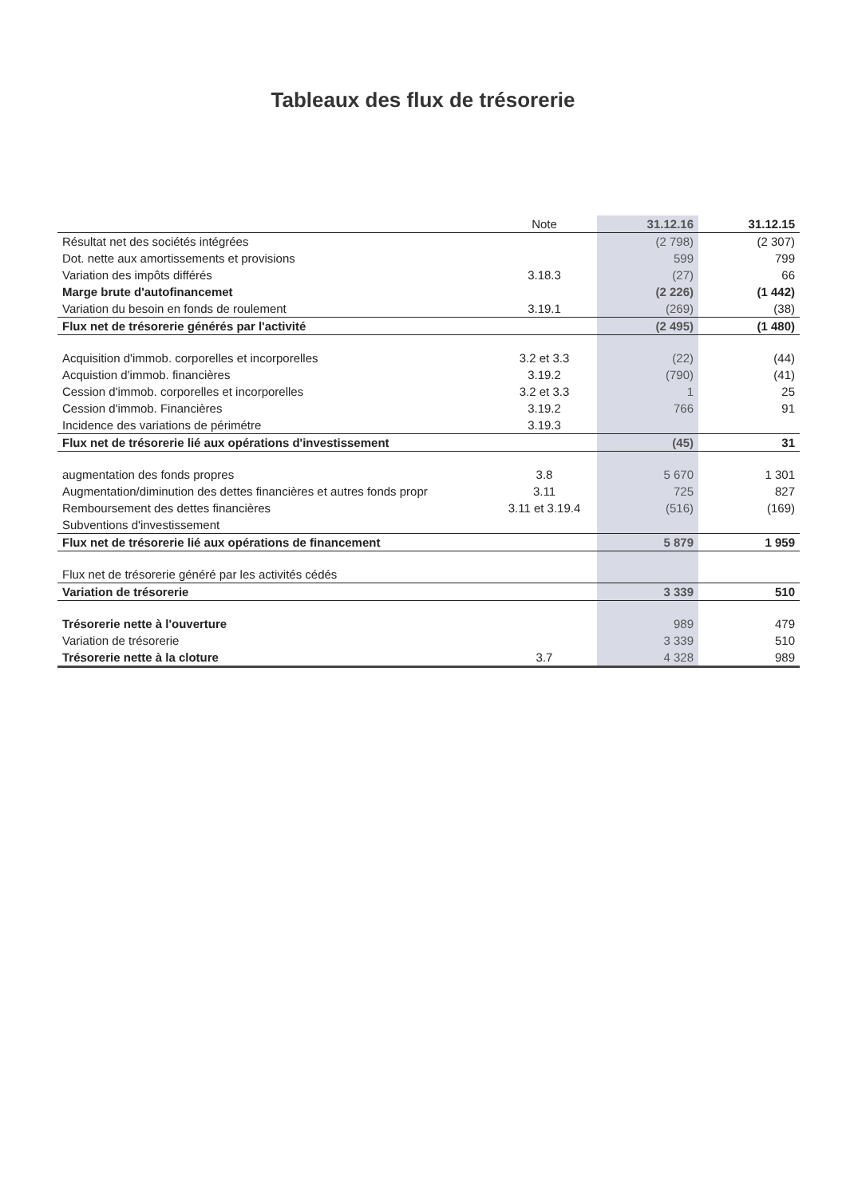Tableaux des flux de trésorerie
| | Note | 31.12.16 | 31.12.15 |
| --- | --- | --- | --- |
| Résultat net des sociétés intégrées | | (2 798) | (2 307) |
| Dot. nette aux amortissements et provisions | | 599 | 799 |
| Variation des impôts différés | 3.18.3 | (27) | 66 |
| Marge brute d'autofinancemet | | (2 226) | (1 442) |
| Variation du besoin en fonds de roulement | 3.19.1 | (269) | (38) |
| Flux net de trésorerie générés par l'activité | | (2 495) | (1 480) |
| Acquisition d'immob. corporelles et incorporelles | 3.2 et 3.3 | (22) | (44) |
| Acquistion d'immob. financières | 3.19.2 | (790) | (41) |
| Cession d'immob. corporelles et incorporelles | 3.2 et 3.3 | 1 | 25 |
| Cession d'immob. Financières | 3.19.2 | 766 | 91 |
| Incidence des variations de périmétre | 3.19.3 | | |
| Flux net de trésorerie lié aux opérations d'investissement | | (45) | 31 |
| augmentation des fonds propres | 3.8 | 5 670 | 1 301 |
| Augmentation/diminution des dettes financières et autres fonds propr | 3.11 | 725 | 827 |
| Remboursement des dettes financières | 3.11 et 3.19.4 | (516) | (169) |
| Subventions d'investissement | | | |
| Flux net de trésorerie lié aux opérations de financement | | 5 879 | 1 959 |
| Flux net de trésorerie généré par les activités cédés | | | |
| Variation de trésorerie | | 3 339 | 510 |
| Trésorerie nette à l'ouverture | | 989 | 479 |
| Variation de trésorerie | | 3 339 | 510 |
| Trésorerie nette à la cloture | 3.7 | 4 328 | 989 |